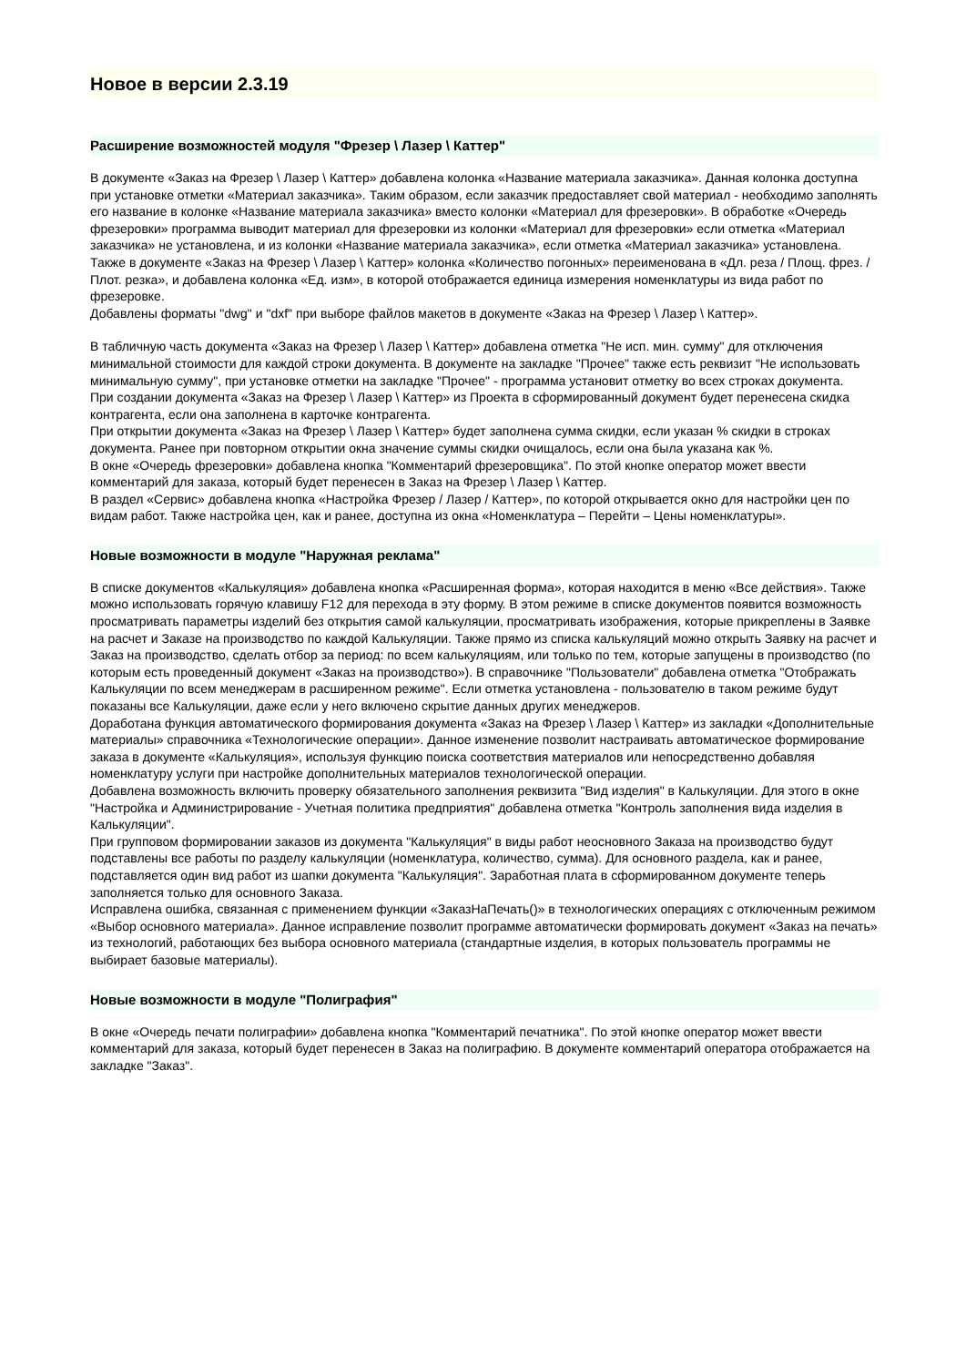Новое в версии 2.3.19
Расширение возможностей модуля "Фрезер \ Лазер \ Каттер"
В документе «Заказ на Фрезер \ Лазер \ Каттер» добавлена колонка «Название материала заказчика». Данная колонка доступна при установке отметки «Материал заказчика». Таким образом, если заказчик предоставляет свой материал - необходимо заполнять его название в колонке «Название материала заказчика» вместо колонки «Материал для фрезеровки». В обработке «Очередь фрезеровки» программа выводит материал для фрезеровки из колонки «Материал для фрезеровки» если отметка «Материал заказчика» не установлена, и из колонки «Название материала заказчика», если отметка «Материал заказчика» установлена.
Также в документе «Заказ на Фрезер \ Лазер \ Каттер» колонка «Количество погонных» переименована в «Дл. реза / Площ. фрез. / Плот. резка», и добавлена колонка «Ед. изм», в которой отображается единица измерения номенклатуры из вида работ по фрезеровке.
Добавлены форматы "dwg" и "dxf" при выборе файлов макетов в документе «Заказ на Фрезер \ Лазер \ Каттер».
В табличную часть документа «Заказ на Фрезер \ Лазер \ Каттер» добавлена отметка "Не исп. мин. сумму" для отключения минимальной стоимости для каждой строки документа. В документе на закладке "Прочее" также есть реквизит "Не использовать минимальную сумму", при установке отметки на закладке "Прочее" - программа установит отметку во всех строках документа.
При создании документа «Заказ на Фрезер \ Лазер \ Каттер» из Проекта в сформированный документ будет перенесена скидка контрагента, если она заполнена в карточке контрагента.
При открытии документа «Заказ на Фрезер \ Лазер \ Каттер» будет заполнена сумма скидки, если указан % скидки в строках документа. Ранее при повторном открытии окна значение суммы скидки очищалось, если она была указана как %.
В окне «Очередь фрезеровки» добавлена кнопка "Комментарий фрезеровщика". По этой кнопке оператор может ввести комментарий для заказа, который будет перенесен в Заказ на Фрезер \ Лазер \ Каттер.
В раздел «Сервис» добавлена кнопка «Настройка Фрезер / Лазер / Каттер», по которой открывается окно для настройки цен по видам работ. Также настройка цен, как и ранее, доступна из окна «Номенклатура – Перейти – Цены номенклатуры».
Новые возможности в модуле "Наружная реклама"
В списке документов «Калькуляция» добавлена кнопка «Расширенная форма», которая находится в меню «Все действия». Также можно использовать горячую клавишу F12 для перехода в эту форму. В этом режиме в списке документов появится возможность просматривать параметры изделий без открытия самой калькуляции, просматривать изображения, которые прикреплены в Заявке на расчет и Заказе на производство по каждой Калькуляции. Также прямо из списка калькуляций можно открыть Заявку на расчет и Заказ на производство, сделать отбор за период: по всем калькуляциям, или только по тем, которые запущены в производство (по которым есть проведенный документ «Заказ на производство»). В справочнике "Пользователи" добавлена отметка "Отображать Калькуляции по всем менеджерам в расширенном режиме". Если отметка установлена - пользователю в таком режиме будут показаны все Калькуляции, даже если у него включено скрытие данных других менеджеров.
Доработана функция автоматического формирования документа «Заказ на Фрезер \ Лазер \ Каттер» из закладки «Дополнительные материалы» справочника «Технологические операции». Данное изменение позволит настраивать автоматическое формирование заказа в документе «Калькуляция», используя функцию поиска соответствия материалов или непосредственно добавляя номенклатуру услуги при настройке дополнительных материалов технологической операции.
Добавлена возможность включить проверку обязательного заполнения реквизита "Вид изделия" в Калькуляции. Для этого в окне "Настройка и Администрирование - Учетная политика предприятия" добавлена отметка "Контроль заполнения вида изделия в Калькуляции".
При групповом формировании заказов из документа "Калькуляция" в виды работ неосновного Заказа на производство будут подставлены все работы по разделу калькуляции (номенклатура, количество, сумма). Для основного раздела, как и ранее, подставляется один вид работ из шапки документа "Калькуляция". Заработная плата в сформированном документе теперь заполняется только для основного Заказа.
Исправлена ошибка, связанная с применением функции «ЗаказНаПечать()» в технологических операциях с отключенным режимом «Выбор основного материала». Данное исправление позволит программе автоматически формировать документ «Заказ на печать» из технологий, работающих без выбора основного материала (стандартные изделия, в которых пользователь программы не выбирает базовые материалы).
Новые возможности в модуле "Полиграфия"
В окне «Очередь печати полиграфии» добавлена кнопка "Комментарий печатника". По этой кнопке оператор может ввести комментарий для заказа, который будет перенесен в Заказ на полиграфию. В документе комментарий оператора отображается на закладке "Заказ".